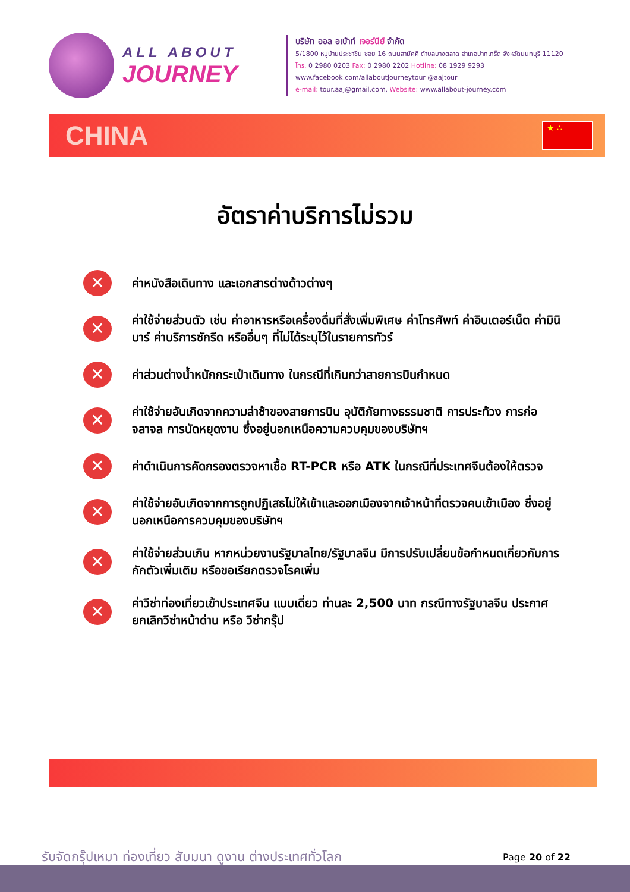ALL ABOUT
JOURNEY
บริษัท ออล อเบ้าท์ เจอร์นีย์ จำกัด
5/1800 หมู่บ้านประชาชื่น ซอย 16 ถนนสามัคคี ตำบลบางตลาด อำเภอปากเกร็ด จังหวัดนนทบุรี 11120
โทร. 0 2980 0203 Fax: 0 2980 2202 Hotline: 08 1929 9293
www.facebook.com/allaboutjourneytour @aajtour
e-mail: tour.aaj@gmail.com, Website: www.allabout-journey.com
CHINA
★ ∴
อัตราค่าบริการไม่รวม
✕ ค่าหนังสือเดินทาง และเอกสารต่างด้าวต่างๆ
✕ ค่าใช้จ่ายส่วนตัว เช่น ค่าอาหารหรือเครื่องดื่มที่สั่งเพิ่มพิเศษ ค่าโทรศัพท์ ค่าอินเตอร์เน็ต ค่ามินิบาร์ ค่าบริการซักรีด หรืออื่นๆ ที่ไม่ได้ระบุไว้ในรายการทัวร์
✕ ค่าส่วนต่างน้ำหนักกระเป๋าเดินทาง ในกรณีที่เกินกว่าสายการบินกำหนด
✕ ค่าใช้จ่ายอันเกิดจากความล่าช้าของสายการบิน อุบัติภัยทางธรรมชาติ การประท้วง การก่อจลาจล การนัดหยุดงาน ซึ่งอยู่นอกเหนือความควบคุมของบริษัทฯ
✕ ค่าดำเนินการคัดกรองตรวจหาเชื้อ RT-PCR หรือ ATK ในกรณีที่ประเทศจีนต้องให้ตรวจ
✕ ค่าใช้จ่ายอันเกิดจากการถูกปฏิเสธไม่ให้เข้าและออกเมืองจากเจ้าหน้าที่ตรวจคนเข้าเมือง ซึ่งอยู่นอกเหนือการควบคุมของบริษัทฯ
✕ ค่าใช้จ่ายส่วนเกิน หากหน่วยงานรัฐบาลไทย/รัฐบาลจีน มีการปรับเปลี่ยนข้อกำหนดเกี่ยวกับการกักตัวเพิ่มเติม หรือขอเรียกตรวจโรคเพิ่ม
✕ ค่าวีซ่าท่องเที่ยวเข้าประเทศจีน แบบเดี่ยว ท่านละ 2,500 บาท กรณีทางรัฐบาลจีน ประกาศยกเลิกวีซ่าหน้าด่าน หรือ วีซ่ากรุ๊ป
รับจัดกรุ๊ปเหมา ท่องเที่ยว สัมมนา ดูงาน ต่างประเทศทั่วโลก Page 20 of 22